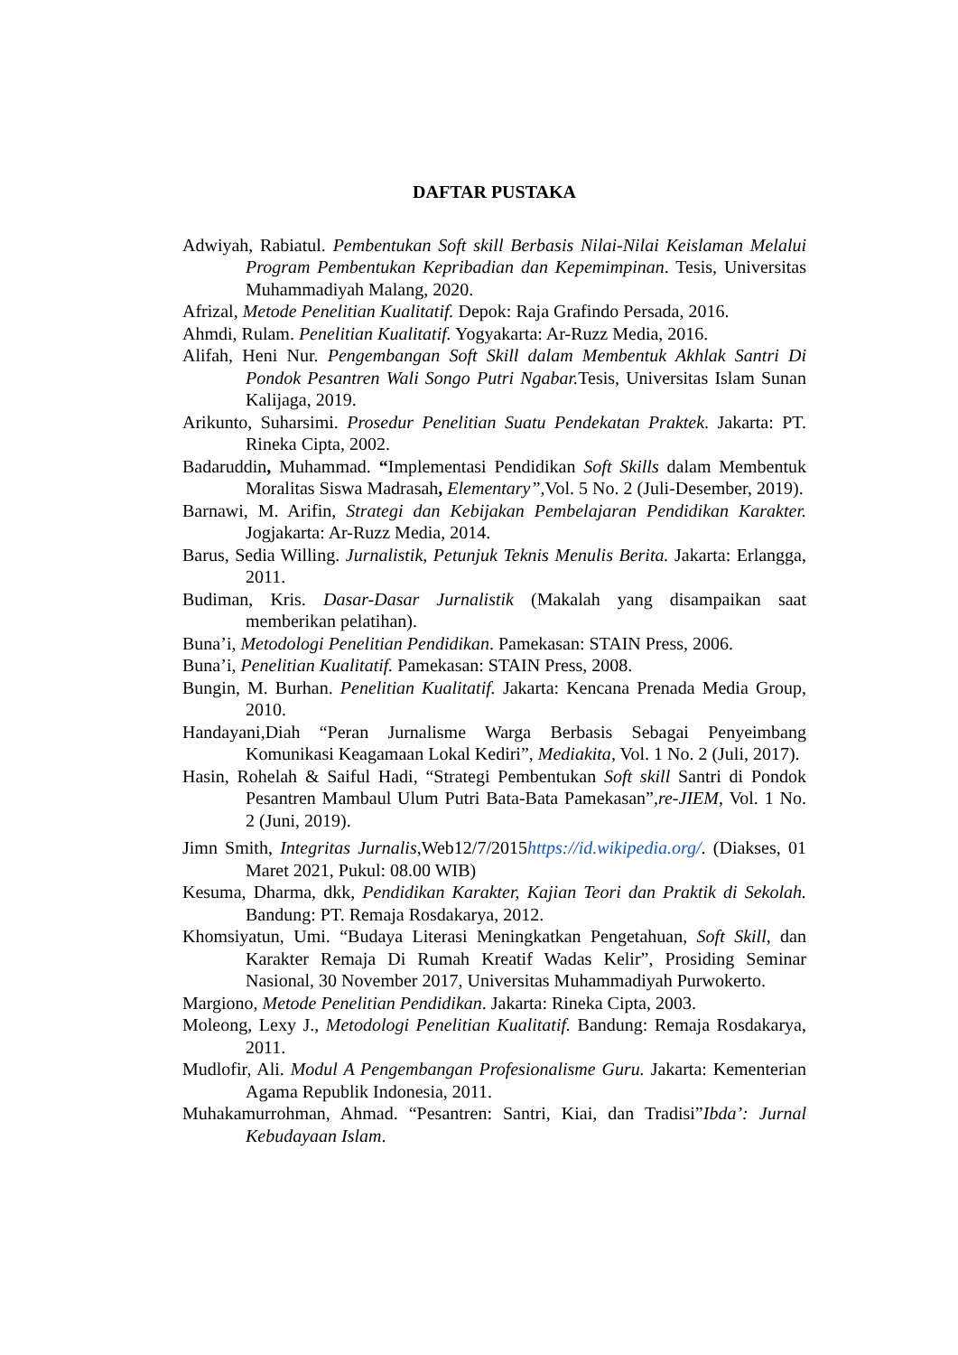DAFTAR PUSTAKA
Adwiyah, Rabiatul. Pembentukan Soft skill Berbasis Nilai-Nilai Keislaman Melalui Program Pembentukan Kepribadian dan Kepemimpinan. Tesis, Universitas Muhammadiyah Malang, 2020.
Afrizal, Metode Penelitian Kualitatif. Depok: Raja Grafindo Persada, 2016.
Ahmdi, Rulam. Penelitian Kualitatif. Yogyakarta: Ar-Ruzz Media, 2016.
Alifah, Heni Nur. Pengembangan Soft Skill dalam Membentuk Akhlak Santri Di Pondok Pesantren Wali Songo Putri Ngabar. Tesis, Universitas Islam Sunan Kalijaga, 2019.
Arikunto, Suharsimi. Prosedur Penelitian Suatu Pendekatan Praktek. Jakarta: PT. Rineka Cipta, 2002.
Badaruddin, Muhammad. “Implementasi Pendidikan Soft Skills dalam Membentuk Moralitas Siswa Madrasah, Elementary”, Vol. 5 No. 2 (Juli-Desember, 2019).
Barnawi, M. Arifin, Strategi dan Kebijakan Pembelajaran Pendidikan Karakter. Jogjakarta: Ar-Ruzz Media, 2014.
Barus, Sedia Willing. Jurnalistik, Petunjuk Teknis Menulis Berita. Jakarta: Erlangga, 2011.
Budiman, Kris. Dasar-Dasar Jurnalistik (Makalah yang disampaikan saat memberikan pelatihan).
Buna’i, Metodologi Penelitian Pendidikan. Pamekasan: STAIN Press, 2006.
Buna’i, Penelitian Kualitatif. Pamekasan: STAIN Press, 2008.
Bungin, M. Burhan. Penelitian Kualitatif. Jakarta: Kencana Prenada Media Group, 2010.
Handayani,Diah “Peran Jurnalisme Warga Berbasis Sebagai Penyeimbang Komunikasi Keagamaan Lokal Kediri”, Mediakita, Vol. 1 No. 2 (Juli, 2017).
Hasin, Rohelah & Saiful Hadi, “Strategi Pembentukan Soft skill Santri di Pondok Pesantren Mambaul Ulum Putri Bata-Bata Pamekasan”,re-JIEM, Vol. 1 No. 2 (Juni, 2019).
Jimn Smith, Integritas Jurnalis,Web12/7/2015https://id.wikipedia.org/. (Diakses, 01 Maret 2021, Pukul: 08.00 WIB)
Kesuma, Dharma, dkk, Pendidikan Karakter, Kajian Teori dan Praktik di Sekolah. Bandung: PT. Remaja Rosdakarya, 2012.
Khomsiyatun, Umi. “Budaya Literasi Meningkatkan Pengetahuan, Soft Skill, dan Karakter Remaja Di Rumah Kreatif Wadas Kelir”, Prosiding Seminar Nasional, 30 November 2017, Universitas Muhammadiyah Purwokerto.
Margiono, Metode Penelitian Pendidikan. Jakarta: Rineka Cipta, 2003.
Moleong, Lexy J., Metodologi Penelitian Kualitatif. Bandung: Remaja Rosdakarya, 2011.
Mudlofir, Ali. Modul A Pengembangan Profesionalisme Guru. Jakarta: Kementerian Agama Republik Indonesia, 2011.
Muhakamurrohman, Ahmad. “Pesantren: Santri, Kiai, dan Tradisi”Ibda’: Jurnal Kebudayaan Islam.